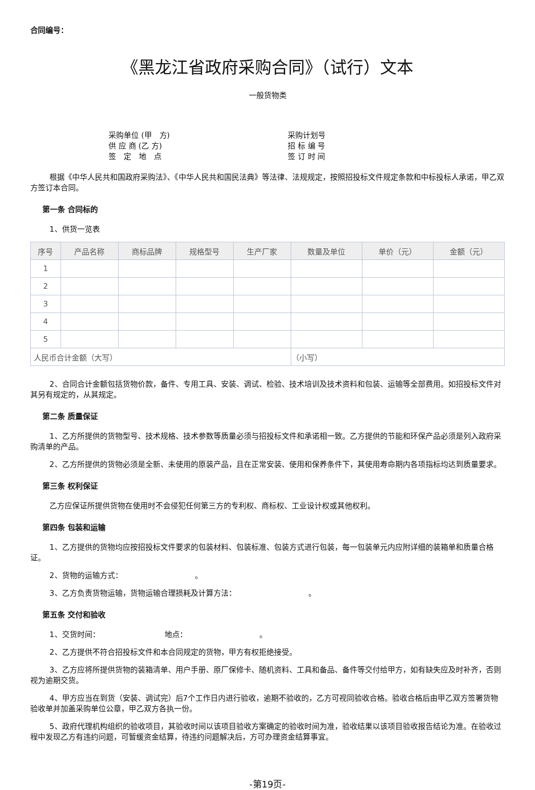合同编号：
《黑龙江省政府采购合同》（试行）文本
一般货物类
采购单位 (甲　方)
供 应 商 (乙 方)
签　定　地　点
采购计划号
招 标 编 号
签 订 时 间
根据《中华人民共和国政府采购法》、《中华人民共和国民法典》等法律、法规规定，按照招投标文件规定条款和中标投标人承诺，甲乙双方签订本合同。
第一条 合同标的
1、供货一览表
| 序号 | 产品名称 | 商标品牌 | 规格型号 | 生产厂家 | 数量及单位 | 单价（元） | 金额（元） |
| --- | --- | --- | --- | --- | --- | --- | --- |
| 1 | | | | | | | |
| 2 | | | | | | | |
| 3 | | | | | | | |
| 4 | | | | | | | |
| 5 | | | | | | | |
| 人民币合计金额（大写） | | | | | （小写） | | |
2、合同合计金额包括货物价款，备件、专用工具、安装、调试、检验、技术培训及技术资料和包装、运输等全部费用。如招投标文件对其另有规定的，从其规定。
第二条 质量保证
1、乙方所提供的货物型号、技术规格、技术参数等质量必须与招投标文件和承诺相一致。乙方提供的节能和环保产品必须是列入政府采购清单的产品。
2、乙方所提供的货物必须是全新、未使用的原装产品，且在正常安装、使用和保养条件下，其使用寿命期内各项指标均达到质量要求。
第三条 权利保证
乙方应保证所提供货物在使用时不会侵犯任何第三方的专利权、商标权、工业设计权或其他权利。
第四条 包装和运输
1、乙方提供的货物均应按招投标文件要求的包装材料、包装标准、包装方式进行包装，每一包装单元内应附详细的装箱单和质量合格证。
2、货物的运输方式：　　　　　　　　　　。
3、乙方负责货物运输，货物运输合理损耗及计算方法：　　　　　　　　　　。
第五条 交付和验收
1、交货时间：　　　　　　　　　地点：　　　　　　　　　　。
2、乙方提供不符合招投标文件和本合同规定的货物，甲方有权拒绝接受。
3、乙方应将所提供货物的装箱清单、用户手册、原厂保修卡、随机资料、工具和备品、备件等交付给甲方，如有缺失应及时补齐，否则视为逾期交货。
4、甲方应当在到货（安装、调试完）后7个工作日内进行验收，逾期不验收的，乙方可视同验收合格。验收合格后由甲乙双方签署货物验收单并加盖采购单位公章，甲乙双方各执一份。
5、政府代理机构组织的验收项目，其验收时间以该项目验收方案确定的验收时间为准，验收结果以该项目验收报告结论为准。在验收过程中发现乙方有违约问题，可暂缓资金结算，待违约问题解决后，方可办理资金结算事宜。
-第19页-